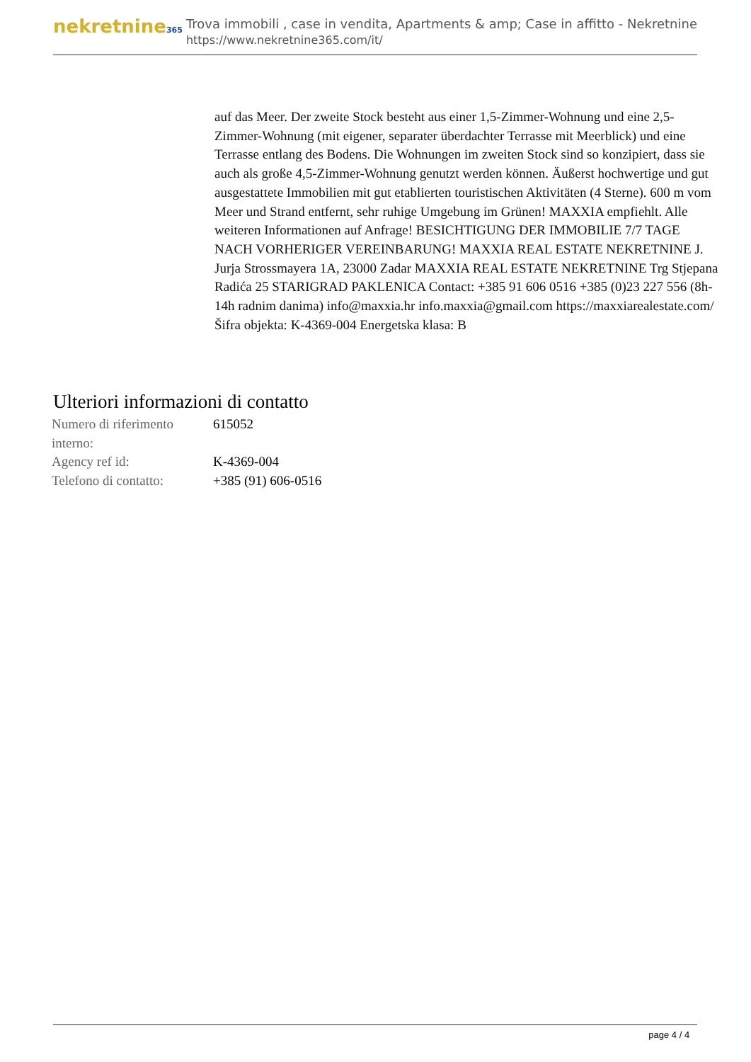nekretnine365
Trova immobili , case in vendita, Apartments & amp; Case in affitto - Nekretnine
https://www.nekretnine365.com/it/
auf das Meer. Der zweite Stock besteht aus einer 1,5-Zimmer-Wohnung und eine 2,5-Zimmer-Wohnung (mit eigener, separater überdachter Terrasse mit Meerblick) und eine Terrasse entlang des Bodens. Die Wohnungen im zweiten Stock sind so konzipiert, dass sie auch als große 4,5-Zimmer-Wohnung genutzt werden können. Äußerst hochwertige und gut ausgestattete Immobilien mit gut etablierten touristischen Aktivitäten (4 Sterne). 600 m vom Meer und Strand entfernt, sehr ruhige Umgebung im Grünen! MAXXIA empfiehlt. Alle weiteren Informationen auf Anfrage! BESICHTIGUNG DER IMMOBILIE 7/7 TAGE NACH VORHERIGER VEREINBARUNG! MAXXIA REAL ESTATE NEKRETNINE J. Jurja Strossmayera 1A, 23000 Zadar MAXXIA REAL ESTATE NEKRETNINE Trg Stjepana Radića 25 STARIGRAD PAKLENICA Contact: +385 91 606 0516 +385 (0)23 227 556 (8h-14h radnim danima) info@maxxia.hr info.maxxia@gmail.com https://maxxiarealestate.com/ Šifra objekta: K-4369-004 Energetska klasa: B
Ulteriori informazioni di contatto
| Numero di riferimento interno: | 615052 |
| Agency ref id: | K-4369-004 |
| Telefono di contatto: | +385 (91) 606-0516 |
page 4 / 4